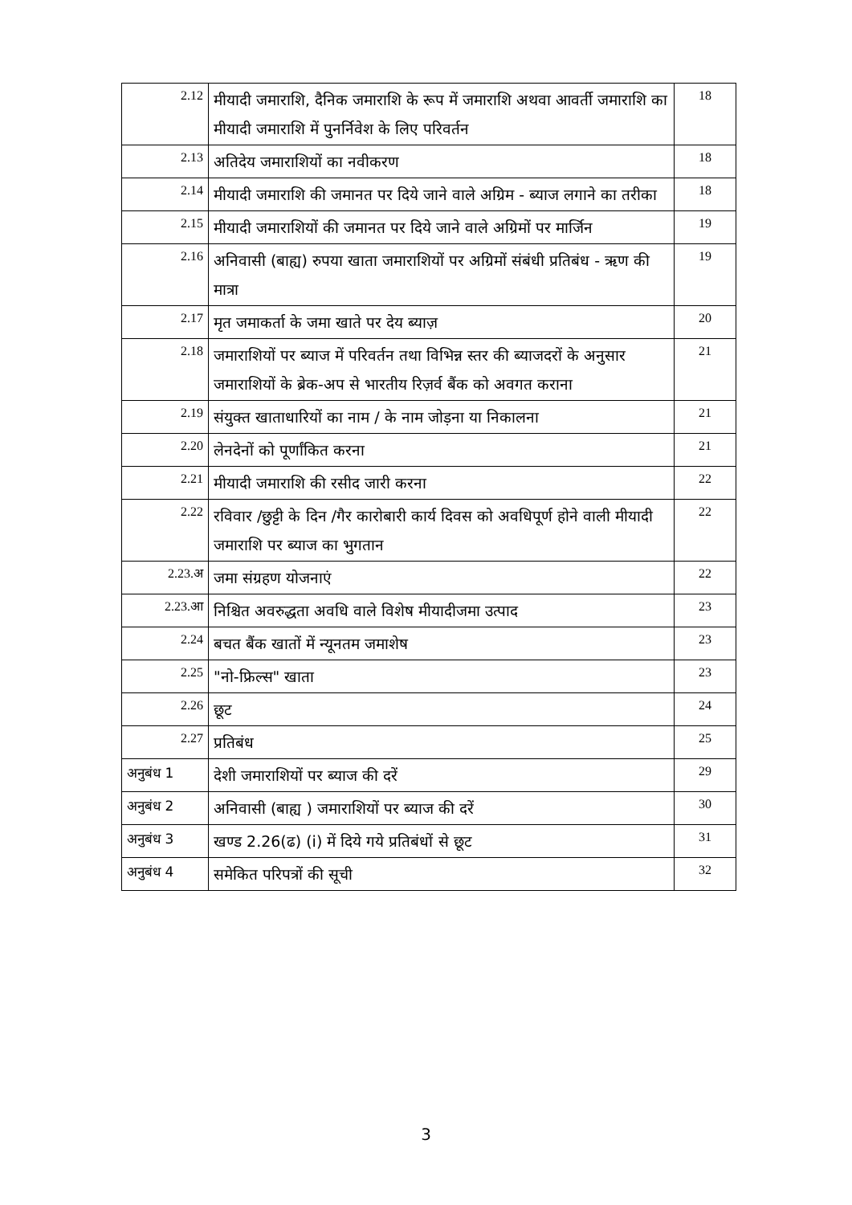| 2.12 | मीयादी जमाराशि, दैनिक जमाराशि के रूप में जमाराशि अथवा आवर्ती जमाराशि का मीयादी जमाराशि में पुनर्निवेश के लिए परिवर्तन | 18 |
| 2.13 | अतिदेय जमाराशियों का नवीकरण | 18 |
| 2.14 | मीयादी जमाराशि की जमानत पर दिये जाने वाले अग्रिम - ब्याज लगाने का तरीका | 18 |
| 2.15 | मीयादी जमाराशियों की जमानत पर दिये जाने वाले अग्रिमों पर मार्जिन | 19 |
| 2.16 | अनिवासी (बाह्य) रुपया खाता जमाराशियों पर अग्रिमों संबंधी प्रतिबंध - ऋण की मात्रा | 19 |
| 2.17 | मृत जमाकर्ता के जमा खाते पर देय ब्याज़ | 20 |
| 2.18 | जमाराशियों पर ब्याज में परिवर्तन तथा विभिन्न स्तर की ब्याजदरों के अनुसार जमाराशियों के ब्रेक-अप से भारतीय रिज़र्व बैंक को अवगत कराना | 21 |
| 2.19 | संयुक्त खाताधारियों का नाम / के नाम जोड़ना या निकालना | 21 |
| 2.20 | लेनदेनों को पूर्णांकित करना | 21 |
| 2.21 | मीयादी जमाराशि की रसीद जारी करना | 22 |
| 2.22 | रविवार /छुट्टी के दिन /गैर कारोबारी कार्य दिवस को अवधिपूर्ण होने वाली मीयादी जमाराशि पर ब्याज का भुगतान | 22 |
| 2.23.अ | जमा संग्रहण योजनाएं | 22 |
| 2.23.आ | निश्चित अवरुद्धता अवधि वाले विशेष मीयादीजमा उत्पाद | 23 |
| 2.24 | बचत बैंक खातों में न्यूनतम जमाशेष | 23 |
| 2.25 | "नो-फ्रिल्स" खाता | 23 |
| 2.26 | छूट | 24 |
| 2.27 | प्रतिबंध | 25 |
| अनुबंध 1 | देशी जमाराशियों पर ब्याज की दरें | 29 |
| अनुबंध 2 | अनिवासी (बाह्य ) जमाराशियों पर ब्याज की दरें | 30 |
| अनुबंध 3 | खण्ड 2.26(ढ) (i) में दिये गये प्रतिबंधों से छूट | 31 |
| अनुबंध 4 | समेकित परिपत्रों की सूची | 32 |
3